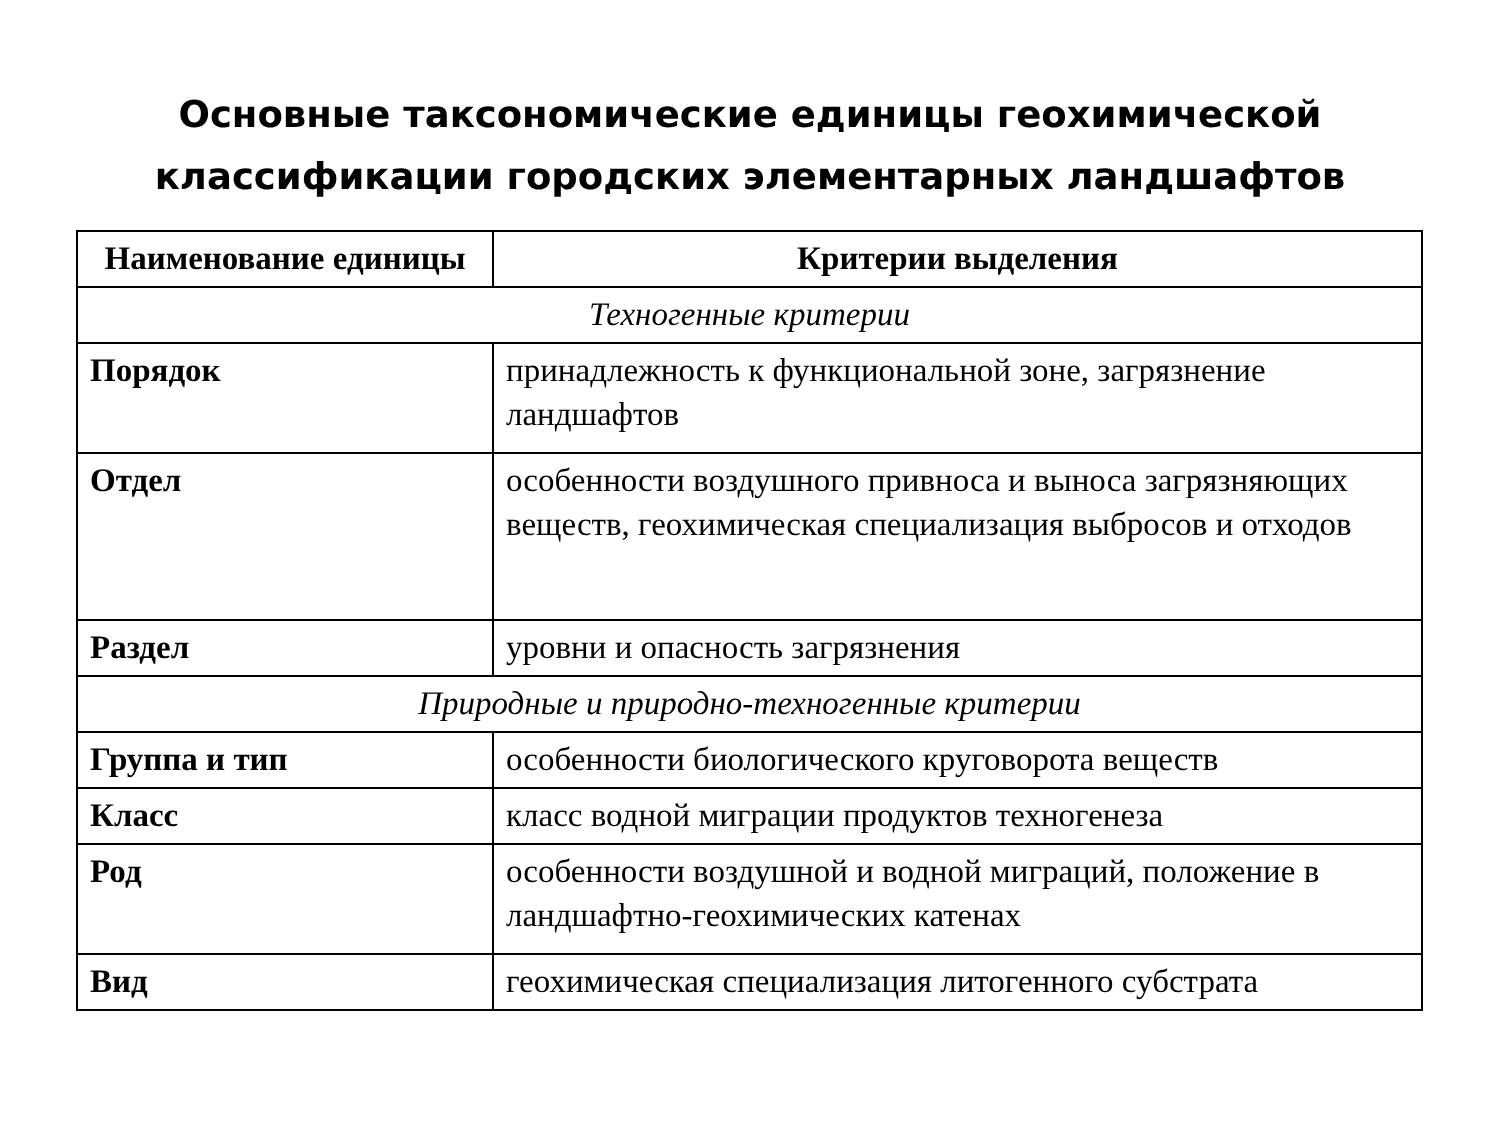Основные таксономические единицы геохимической
классификации городских элементарных ландшафтов
| Наименование единицы | Критерии выделения |
| --- | --- |
| Техногенные критерии | |
| Порядок | принадлежность к функциональной зоне, загрязнение ландшафтов |
| Отдел | особенности воздушного привноса и выноса загрязняющих веществ, геохимическая специализация выбросов и отходов |
| Раздел | уровни и опасность загрязнения |
| Природные и природно-техногенные критерии | |
| Группа и тип | особенности биологического круговорота веществ |
| Класс | класс водной миграции продуктов техногенеза |
| Род | особенности воздушной и водной миграций, положение в ландшафтно-геохимических катенах |
| Вид | геохимическая специализация литогенного субстрата |